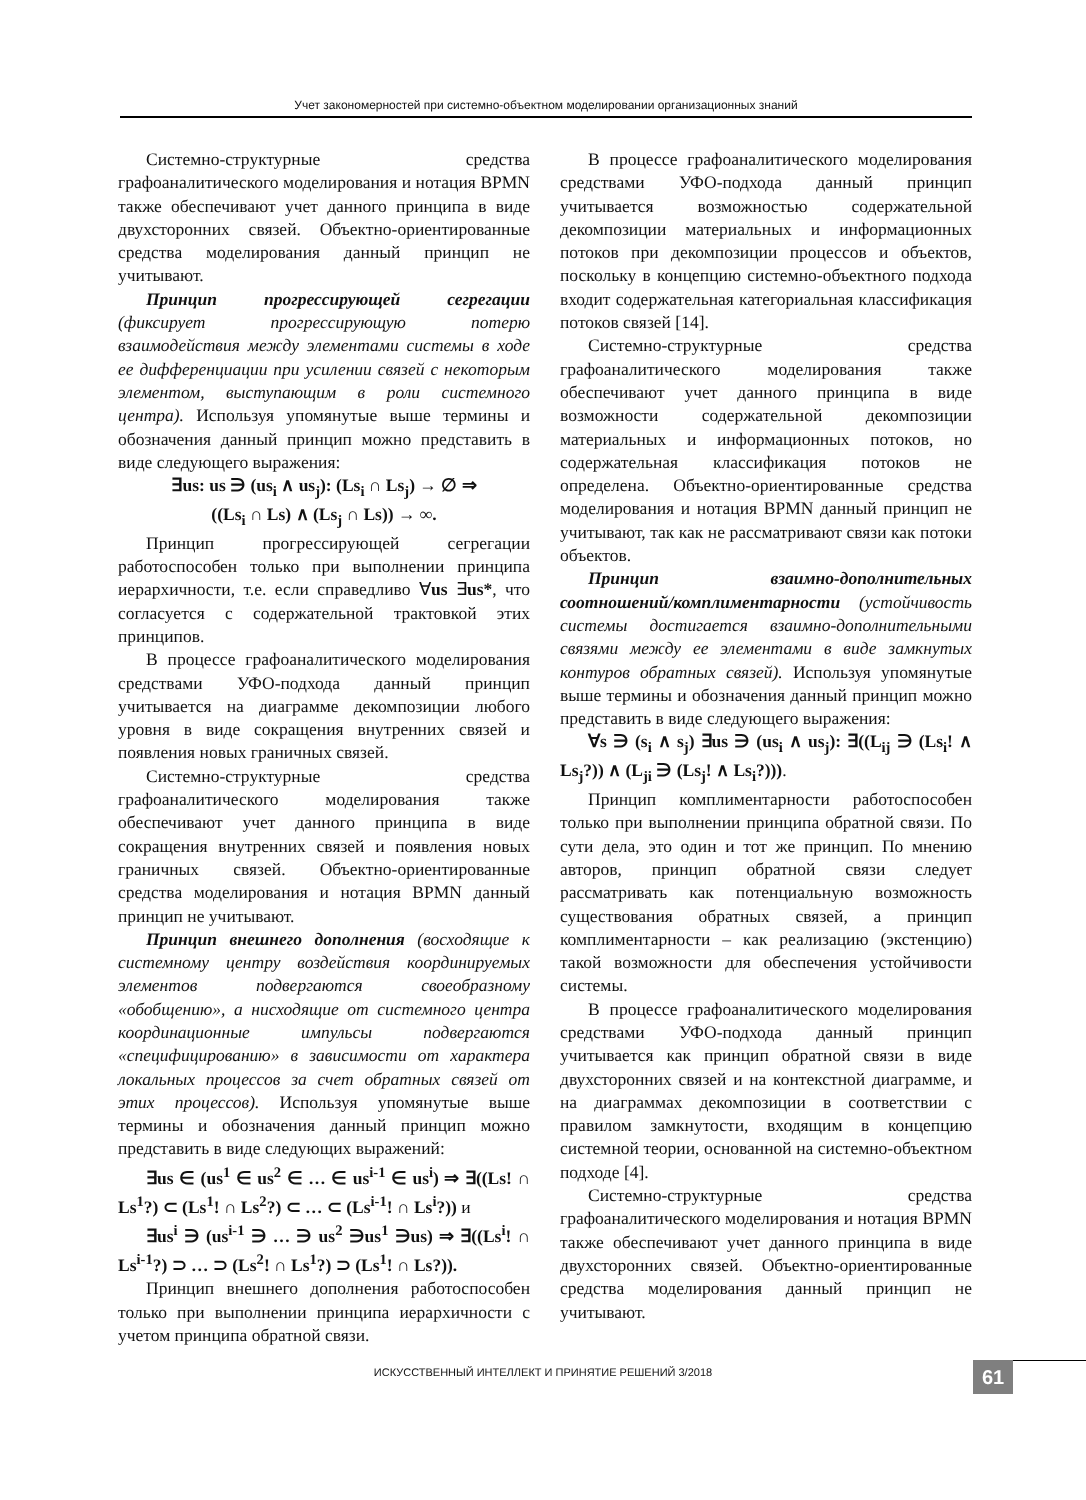Учет закономерностей при системно-объектном моделировании организационных знаний
Системно-структурные средства графоаналитического моделирования и нотация BPMN также обеспечивают учет данного принципа в виде двухсторонних связей. Объектно-ориентированные средства моделирования данный принцип не учитывают.
Принцип прогрессирующей сегрегации (фиксирует прогрессирующую потерю взаимодействия между элементами системы в ходе ее дифференциации при усилении связей с некоторым элементом, выступающим в роли системного центра). Используя упомянутые выше термины и обозначения данный принцип можно представить в виде следующего выражения:
∃us: us ∋ (us<sub>i</sub> ∧ us<sub>j</sub>): (Ls<sub>i</sub> ∩ Ls<sub>j</sub>) → ∅ ⇒
((Ls<sub>i</sub> ∩ Ls) ∧ (Ls<sub>j</sub> ∩ Ls)) → ∞.
Принцип прогрессирующей сегрегации работоспособен только при выполнении принципа иерархичности, т.е. если справедливо ∀us ∃us*, что согласуется с содержательной трактовкой этих принципов.
В процессе графоаналитического моделирования средствами УФО-подхода данный принцип учитывается на диаграмме декомпозиции любого уровня в виде сокращения внутренних связей и появления новых граничных связей.
Системно-структурные средства графоаналитического моделирования также обеспечивают учет данного принципа в виде сокращения внутренних связей и появления новых граничных связей. Объектно-ориентированные средства моделирования и нотация BPMN данный принцип не учитывают.
Принцип внешнего дополнения (восходящие к системному центру воздействия координируемых элементов подвергаются своеобразному «обобщению», а нисходящие от системного центра координационные импульсы подвергаются «специфицированию» в зависимости от характера локальных процессов за счет обратных связей от этих процессов). Используя упомянутые выше термины и обозначения данный принцип можно представить в виде следующих выражений:
∃us ∈ (us<sup>1</sup> ∈ us<sup>2</sup> ∈ … ∈ us<sup>i-1</sup> ∈ us<sup>i</sup>) ⇒ ∃((Ls! ∩ Ls<sup>1</sup>?) ⊂ (Ls<sup>1</sup>! ∩ Ls<sup>2</sup>?) ⊂ … ⊂ (Ls<sup>i-1</sup>! ∩ Ls<sup>i</sup>?)) и
∃us<sup>i</sup> ∋ (us<sup>i-1</sup> ∋ … ∋ us<sup>2</sup> ∋us<sup>1</sup> ∋us) ⇒ ∃((Ls<sup>i</sup>! ∩ Ls<sup>i-1</sup>?) ⊃ … ⊃ (Ls<sup>2</sup>! ∩ Ls<sup>1</sup>?) ⊃ (Ls<sup>1</sup>! ∩ Ls?)).
Принцип внешнего дополнения работоспособен только при выполнении принципа иерархичности с учетом принципа обратной связи.
В процессе графоаналитического моделирования средствами УФО-подхода данный принцип учитывается возможностью содержательной декомпозиции материальных и информационных потоков при декомпозиции процессов и объектов, поскольку в концепцию системно-объектного подхода входит содержательная категориальная классификация потоков связей [14].
Системно-структурные средства графоаналитического моделирования также обеспечивают учет данного принципа в виде возможности содержательной декомпозиции материальных и информационных потоков, но содержательная классификация потоков не определена. Объектно-ориентированные средства моделирования и нотация BPMN данный принцип не учитывают, так как не рассматривают связи как потоки объектов.
Принцип взаимно-дополнительных соотношений/комплиментарности (устойчивость системы достигается взаимно-дополнительными связями между ее элементами в виде замкнутых контуров обратных связей). Используя упомянутые выше термины и обозначения данный принцип можно представить в виде следующего выражения:
∀s ∋ (s<sub>i</sub> ∧ s<sub>j</sub>) ∃us ∋ (us<sub>i</sub> ∧ us<sub>j</sub>): ∃((L<sub>ij</sub> ∋ (Ls<sub>i</sub>! ∧ Ls<sub>j</sub>?)) ∧ (L<sub>ji</sub> ∋ (Ls<sub>j</sub>! ∧ Ls<sub>i</sub>?))).
Принцип комплиментарности работоспособен только при выполнении принципа обратной связи. По сути дела, это один и тот же принцип. По мнению авторов, принцип обратной связи следует рассматривать как потенциальную возможность существования обратных связей, а принцип комплиментарности – как реализацию (экстенцию) такой возможности для обеспечения устойчивости системы.
В процессе графоаналитического моделирования средствами УФО-подхода данный принцип учитывается как принцип обратной связи в виде двухсторонних связей и на контекстной диаграмме, и на диаграммах декомпозиции в соответствии с правилом замкнутости, входящим в концепцию системной теории, основанной на системно-объектном подходе [4].
Системно-структурные средства графоаналитического моделирования и нотация BPMN также обеспечивают учет данного принципа в виде двухсторонних связей. Объектно-ориентированные средства моделирования данный принцип не учитывают.
ИСКУССТВЕННЫЙ ИНТЕЛЛЕКТ И ПРИНЯТИЕ РЕШЕНИЙ 3/2018 61